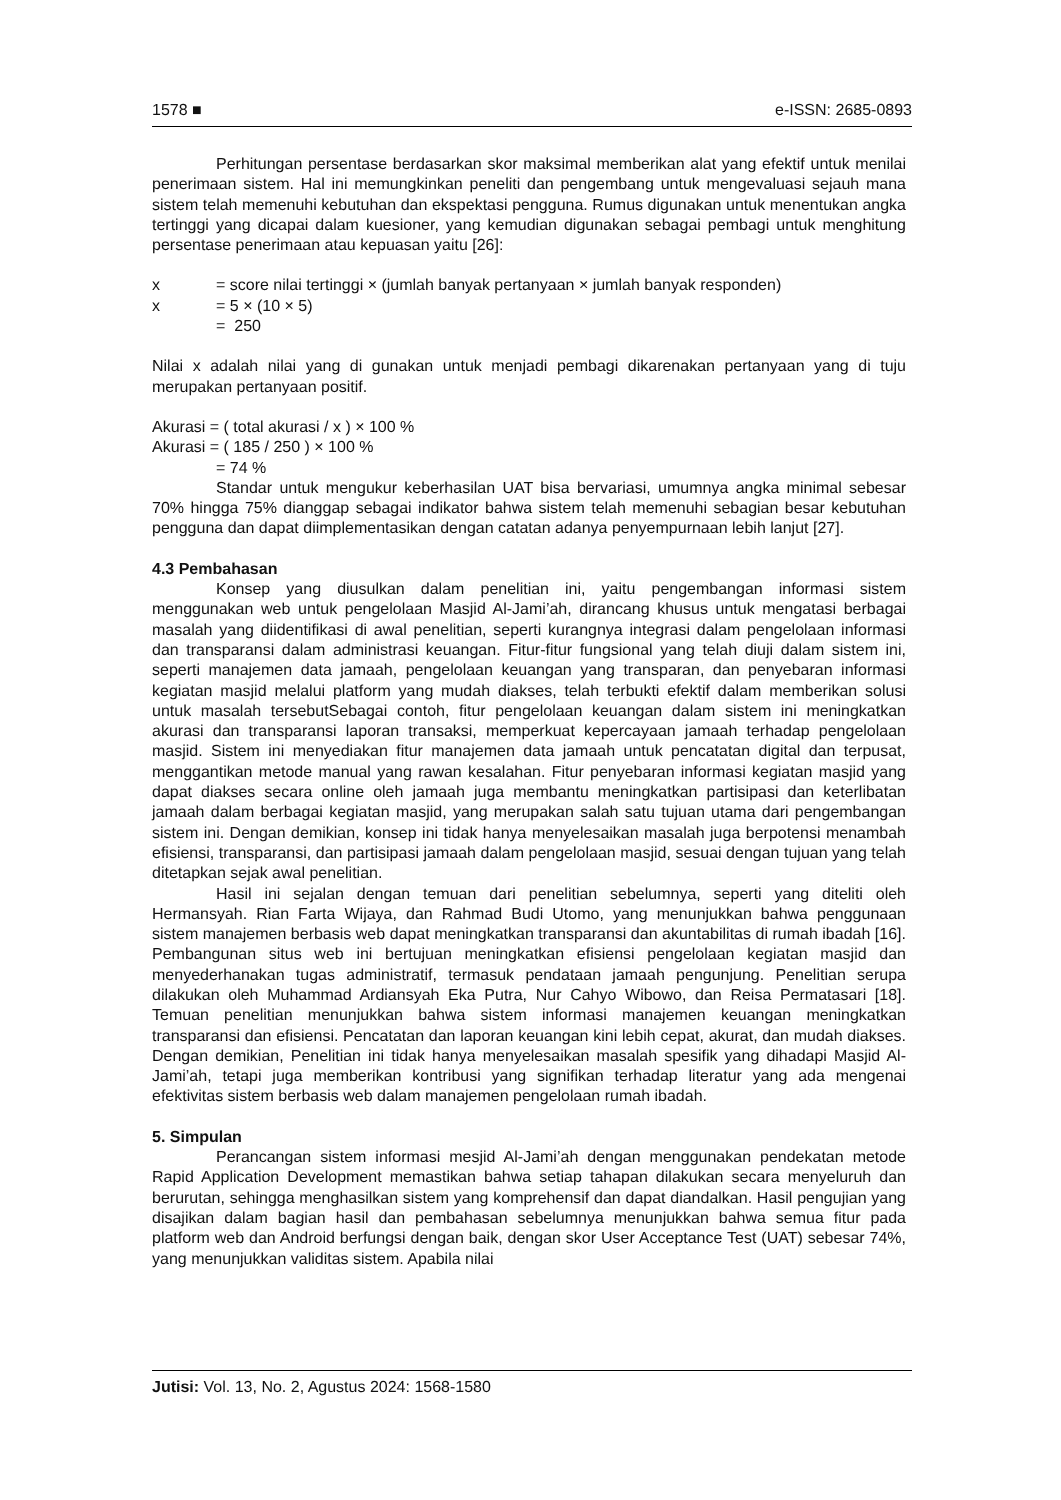1578 ■ e-ISSN: 2685-0893
Perhitungan persentase berdasarkan skor maksimal memberikan alat yang efektif untuk menilai penerimaan sistem. Hal ini memungkinkan peneliti dan pengembang untuk mengevaluasi sejauh mana sistem telah memenuhi kebutuhan dan ekspektasi pengguna. Rumus digunakan untuk menentukan angka tertinggi yang dicapai dalam kuesioner, yang kemudian digunakan sebagai pembagi untuk menghitung persentase penerimaan atau kepuasan yaitu [26]:
x = score nilai tertinggi × (jumlah banyak pertanyaan × jumlah banyak responden)
x = 5 × (10 × 5)
= 250
Nilai x adalah nilai yang di gunakan untuk menjadi pembagi dikarenakan pertanyaan yang di tuju merupakan pertanyaan positif.
Akurasi = ( total akurasi / x ) × 100 %
Akurasi = ( 185 / 250 ) × 100 %
= 74 %
Standar untuk mengukur keberhasilan UAT bisa bervariasi, umumnya angka minimal sebesar 70% hingga 75% dianggap sebagai indikator bahwa sistem telah memenuhi sebagian besar kebutuhan pengguna dan dapat diimplementasikan dengan catatan adanya penyempurnaan lebih lanjut [27].
4.3 Pembahasan
Konsep yang diusulkan dalam penelitian ini, yaitu pengembangan informasi sistem menggunakan web untuk pengelolaan Masjid Al-Jami’ah, dirancang khusus untuk mengatasi berbagai masalah yang diidentifikasi di awal penelitian, seperti kurangnya integrasi dalam pengelolaan informasi dan transparansi dalam administrasi keuangan. Fitur-fitur fungsional yang telah diuji dalam sistem ini, seperti manajemen data jamaah, pengelolaan keuangan yang transparan, dan penyebaran informasi kegiatan masjid melalui platform yang mudah diakses, telah terbukti efektif dalam memberikan solusi untuk masalah tersebutSebagai contoh, fitur pengelolaan keuangan dalam sistem ini meningkatkan akurasi dan transparansi laporan transaksi, memperkuat kepercayaan jamaah terhadap pengelolaan masjid. Sistem ini menyediakan fitur manajemen data jamaah untuk pencatatan digital dan terpusat, menggantikan metode manual yang rawan kesalahan. Fitur penyebaran informasi kegiatan masjid yang dapat diakses secara online oleh jamaah juga membantu meningkatkan partisipasi dan keterlibatan jamaah dalam berbagai kegiatan masjid, yang merupakan salah satu tujuan utama dari pengembangan sistem ini. Dengan demikian, konsep ini tidak hanya menyelesaikan masalah juga berpotensi menambah efisiensi, transparansi, dan partisipasi jamaah dalam pengelolaan masjid, sesuai dengan tujuan yang telah ditetapkan sejak awal penelitian.
Hasil ini sejalan dengan temuan dari penelitian sebelumnya, seperti yang diteliti oleh Hermansyah. Rian Farta Wijaya, dan Rahmad Budi Utomo, yang menunjukkan bahwa penggunaan sistem manajemen berbasis web dapat meningkatkan transparansi dan akuntabilitas di rumah ibadah [16]. Pembangunan situs web ini bertujuan meningkatkan efisiensi pengelolaan kegiatan masjid dan menyederhanakan tugas administratif, termasuk pendataan jamaah pengunjung. Penelitian serupa dilakukan oleh Muhammad Ardiansyah Eka Putra, Nur Cahyo Wibowo, dan Reisa Permatasari [18]. Temuan penelitian menunjukkan bahwa sistem informasi manajemen keuangan meningkatkan transparansi dan efisiensi. Pencatatan dan laporan keuangan kini lebih cepat, akurat, dan mudah diakses. Dengan demikian, Penelitian ini tidak hanya menyelesaikan masalah spesifik yang dihadapi Masjid Al-Jami’ah, tetapi juga memberikan kontribusi yang signifikan terhadap literatur yang ada mengenai efektivitas sistem berbasis web dalam manajemen pengelolaan rumah ibadah.
5. Simpulan
Perancangan sistem informasi mesjid Al-Jami’ah dengan menggunakan pendekatan metode Rapid Application Development memastikan bahwa setiap tahapan dilakukan secara menyeluruh dan berurutan, sehingga menghasilkan sistem yang komprehensif dan dapat diandalkan. Hasil pengujian yang disajikan dalam bagian hasil dan pembahasan sebelumnya menunjukkan bahwa semua fitur pada platform web dan Android berfungsi dengan baik, dengan skor User Acceptance Test (UAT) sebesar 74%, yang menunjukkan validitas sistem. Apabila nilai
Jutisi: Vol. 13, No. 2, Agustus 2024: 1568-1580